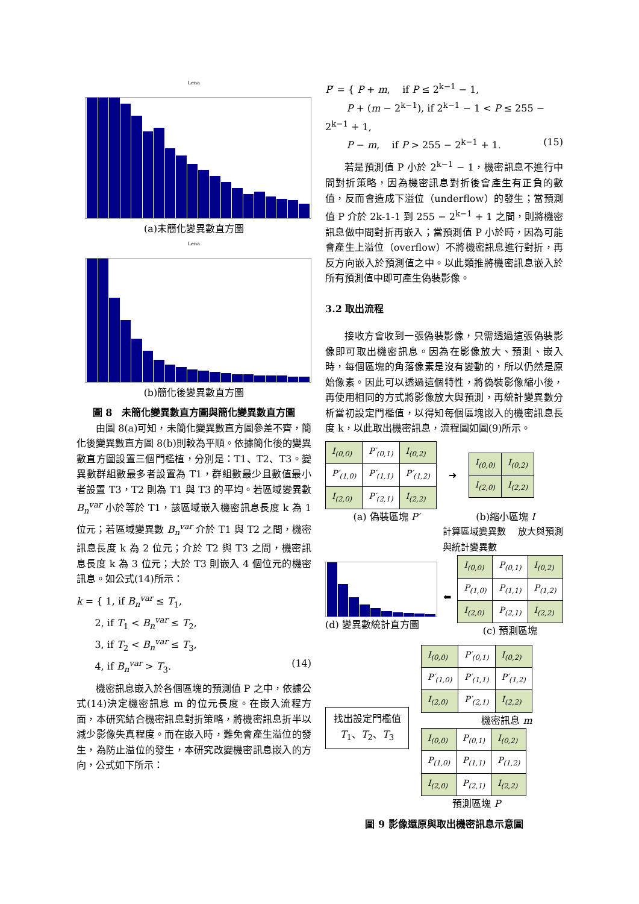Lena
(a)未簡化變異數直方圖
Lena
(b)簡化後變異數直方圖
圖 8　未簡化變異數直方圖與簡化變異數直方圖
由圖 8(a)可知，未簡化變異數直方圖參差不齊，簡化後變異數直方圖 8(b)則較為平順。依據簡化後的變異數直方圖設置三個門檻植，分別是：T1、T2、T3。變異數群組數最多者設置為 T1，群組數最少且數值最小者設置 T3，T2 則為 T1 與 T3 的平均。若區域變異數 B<sub>n</sub><sup>var</sup> 小於等於 T1，該區域嵌入機密訊息長度 k 為 1 位元；若區域變異數 B<sub>n</sub><sup>var</sup> 介於 T1 與 T2 之間，機密訊息長度 k 為 2 位元；介於 T2 與 T3 之間，機密訊息長度 k 為 3 位元；大於 T3 則嵌入 4 個位元的機密訊息。如公式(14)所示：
k = { 1, if B<sub>n</sub><sup>var</sup> ≤ T<sub>1</sub>,
2, if T<sub>1</sub> < B<sub>n</sub><sup>var</sup> ≤ T<sub>2</sub>,
3, if T<sub>2</sub> < B<sub>n</sub><sup>var</sup> ≤ T<sub>3</sub>,
4, if B<sub>n</sub><sup>var</sup> > T<sub>3</sub>. (14)
機密訊息嵌入於各個區塊的預測值 P 之中，依據公式(14)決定機密訊息 m 的位元長度。在嵌入流程方面，本研究結合機密訊息對折策略，將機密訊息折半以減少影像失真程度。而在嵌入時，難免會產生溢位的發生，為防止溢位的發生，本研究改變機密訊息嵌入的方向，公式如下所示：
P′ = { P + m, if P ≤ 2<sup>k−1</sup> − 1,
P + (m − 2<sup>k−1</sup>), if 2<sup>k−1</sup> − 1 < P ≤ 255 − 2<sup>k−1</sup> + 1,
P − m, if P > 255 − 2<sup>k−1</sup> + 1. (15)
若是預測值 P 小於 2<sup>k−1</sup> − 1，機密訊息不進行中間對折策略，因為機密訊息對折後會產生有正負的數值，反而會造成下溢位（underflow）的發生；當預測值 P 介於 2k-1-1 到 255 − 2<sup>k−1</sup> + 1 之間，則將機密訊息做中間對折再嵌入；當預測值 P 小於時，因為可能會產生上溢位（overflow）不將機密訊息進行對折，再反方向嵌入於預測值之中。以此類推將機密訊息嵌入於所有預測值中即可產生偽裝影像。
3.2 取出流程
接收方會收到一張偽裝影像，只需透過這張偽裝影像即可取出機密訊息。因為在影像放大、預測、嵌入時，每個區塊的角落像素是沒有變動的，所以仍然是原始像素。因此可以透過這個特性，將偽裝影像縮小後，再使用相同的方式將影像放大與預測，再統計變異數分析當初設定門檻值，以得知每個區塊嵌入的機密訊息長度 k，以此取出機密訊息，流程圖如圖(9)所示。
| I<sub>(0,0)</sub> | P′<sub>(0,1)</sub> | I<sub>(0,2)</sub> |
| P′<sub>(1,0)</sub> | P′<sub>(1,1)</sub> | P′<sub>(1,2)</sub> |
| I<sub>(2,0)</sub> | P′<sub>(2,1)</sub> | I<sub>(2,2)</sub> |
➜
| I<sub>(0,0)</sub> | I<sub>(0,2)</sub> |
| I<sub>(2,0)</sub> | I<sub>(2,2)</sub> |
(a) 偽裝區塊 P′ (b)縮小區塊 I
計算區域變異數
與統計變異數 放大與預測
(d) 變異數統計直方圖 ⬅
| I<sub>(0,0)</sub> | P<sub>(0,1)</sub> | I<sub>(0,2)</sub> |
| P<sub>(1,0)</sub> | P<sub>(1,1)</sub> | P<sub>(1,2)</sub> |
| I<sub>(2,0)</sub> | P<sub>(2,1)</sub> | I<sub>(2,2)</sub> |
(c) 預測區塊
找出設定門檻值
T<sub>1</sub>、T<sub>2</sub>、T<sub>3</sub>
| I<sub>(0,0)</sub> | P′<sub>(0,1)</sub> | I<sub>(0,2)</sub> |
| P′<sub>(1,0)</sub> | P′<sub>(1,1)</sub> | P′<sub>(1,2)</sub> |
| I<sub>(2,0)</sub> | P′<sub>(2,1)</sub> | I<sub>(2,2)</sub> |
機密訊息 m
| I<sub>(0,0)</sub> | P<sub>(0,1)</sub> | I<sub>(0,2)</sub> |
| P<sub>(1,0)</sub> | P<sub>(1,1)</sub> | P<sub>(1,2)</sub> |
| I<sub>(2,0)</sub> | P<sub>(2,1)</sub> | I<sub>(2,2)</sub> |
預測區塊 P
圖 9 影像還原與取出機密訊息示意圖